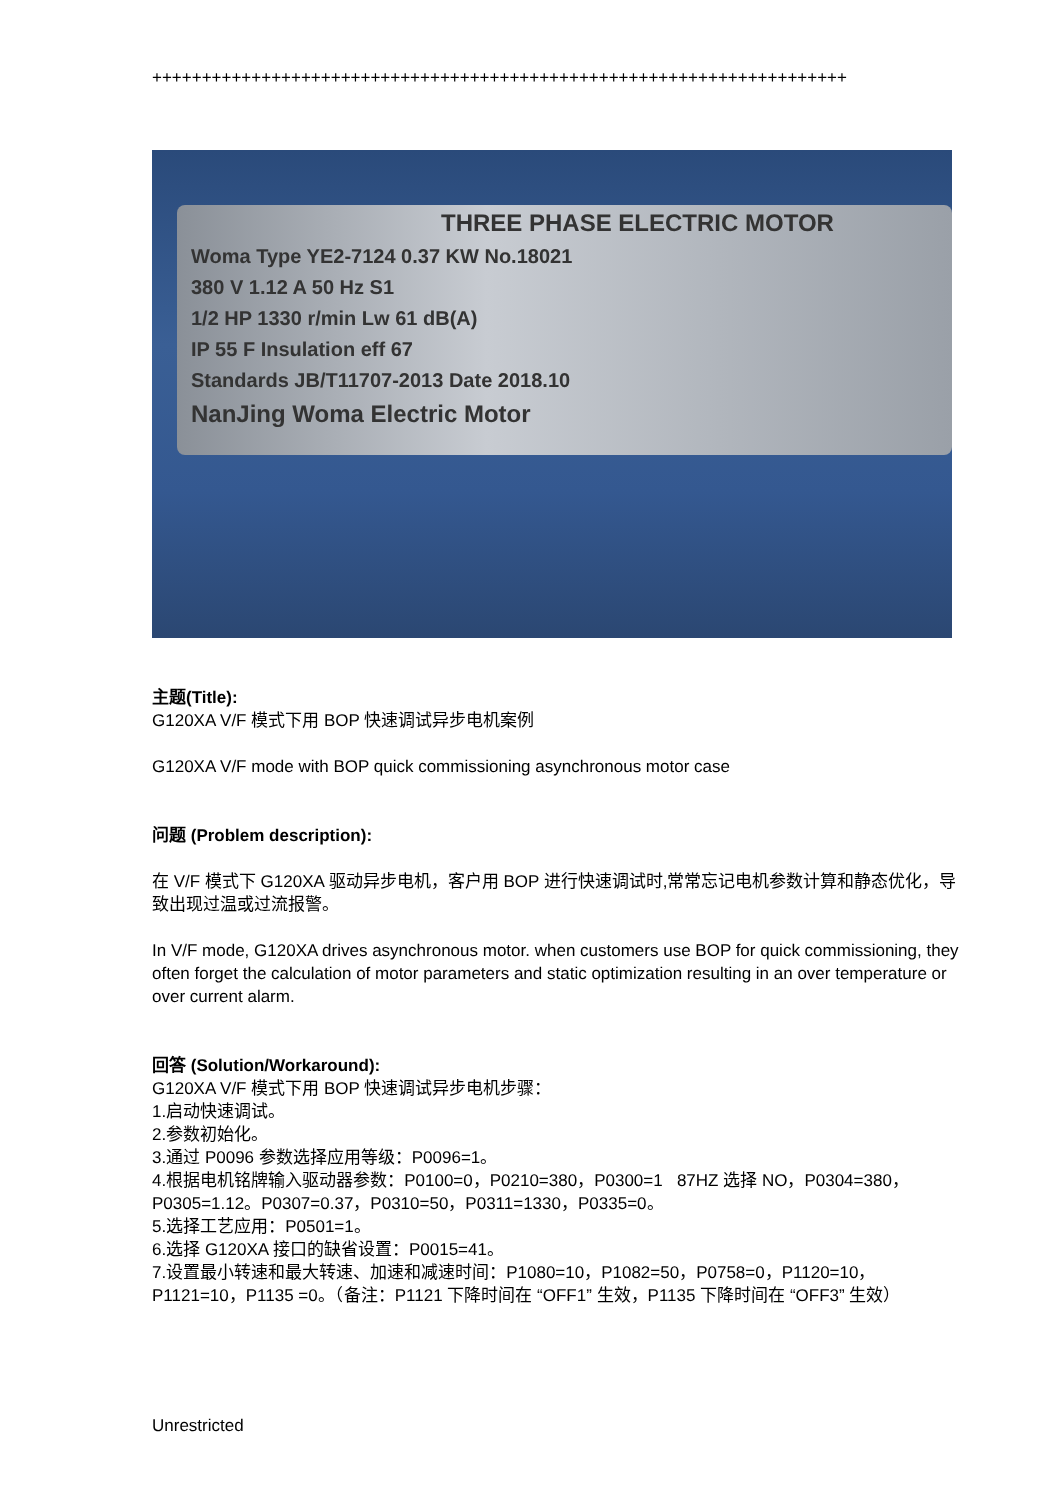++++++++++++++++++++++++++++++++++++++++++++++++++++++++++++++++++++++
THREE PHASE ELECTRIC MOTOR
Woma Type YE2-7124 0.37 KW No.18021
380 V 1.12 A 50 Hz S1
1/2 HP 1330 r/min Lw 61 dB(A)
IP 55 F Insulation eff 67
Standards JB/T11707-2013 Date 2018.10
NanJing Woma Electric Motor
主题(Title):
G120XA V/F 模式下用 BOP 快速调试异步电机案例
G120XA V/F mode with BOP quick commissioning asynchronous motor case
问题 (Problem description):
在 V/F 模式下 G120XA 驱动异步电机，客户用 BOP 进行快速调试时,常常忘记电机参数计算和静态优化，导致出现过温或过流报警。
In V/F mode, G120XA drives asynchronous motor. when customers use BOP for quick commissioning, they often forget the calculation of motor parameters and static optimization resulting in an over temperature or over current alarm.
回答 (Solution/Workaround):
G120XA V/F 模式下用 BOP 快速调试异步电机步骤：
1.启动快速调试。
2.参数初始化。
3.通过 P0096 参数选择应用等级：P0096=1。
4.根据电机铭牌输入驱动器参数：P0100=0，P0210=380，P0300=1 87HZ 选择 NO，P0304=380，P0305=1.12。P0307=0.37，P0310=50，P0311=1330，P0335=0。
5.选择工艺应用：P0501=1。
6.选择 G120XA 接口的缺省设置：P0015=41。
7.设置最小转速和最大转速、加速和减速时间：P1080=10，P1082=50，P0758=0，P1120=10，P1121=10，P1135 =0。（备注：P1121 下降时间在 “OFF1” 生效，P1135 下降时间在 “OFF3” 生效）
Unrestricted